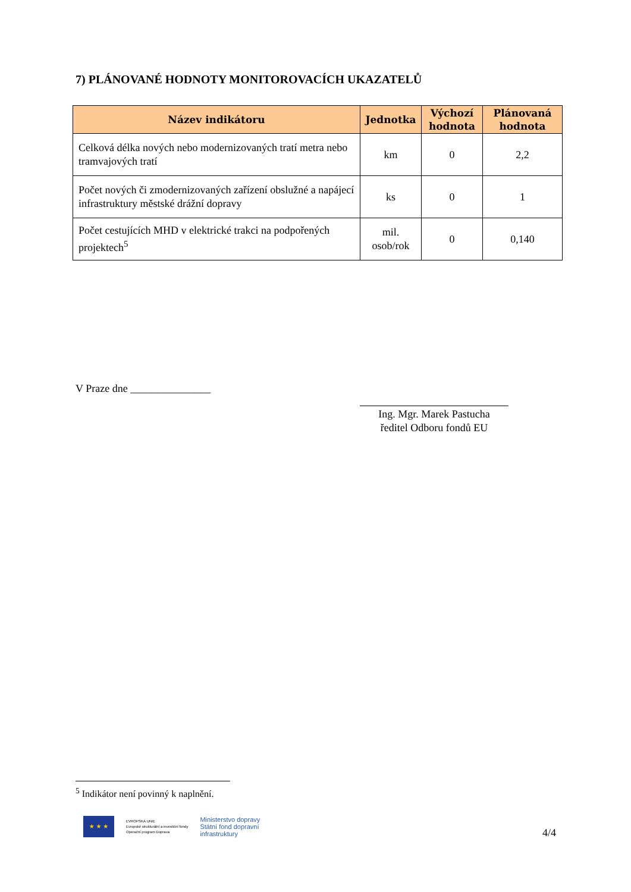7) PLÁNOVANÉ HODNOTY MONITOROVACÍCH UKAZATELŮ
| Název indikátoru | Jednotka | Výchozí hodnota | Plánovaná hodnota |
| --- | --- | --- | --- |
| Celková délka nových nebo modernizovaných tratí metra nebo tramvajových tratí | km | 0 | 2,2 |
| Počet nových či zmodernizovaných zařízení obslužné a napájecí infrastruktury městské drážní dopravy | ks | 0 | 1 |
| Počet cestujících MHD v elektrické trakci na podpořených projektech<sup>5</sup> | mil. osob/rok | 0 | 0,140 |
V Praze dne _______________
Ing. Mgr. Marek Pastucha
ředitel Odboru fondů EU
<sup>5</sup> Indikátor není povinný k naplnění.
★ ★ ★
EVROPSKÁ UNIE
Evropské strukturální a investiční fondy
Operační program Doprava
Ministerstvo dopravy
Státní fond dopravní
infrastruktury
4/4